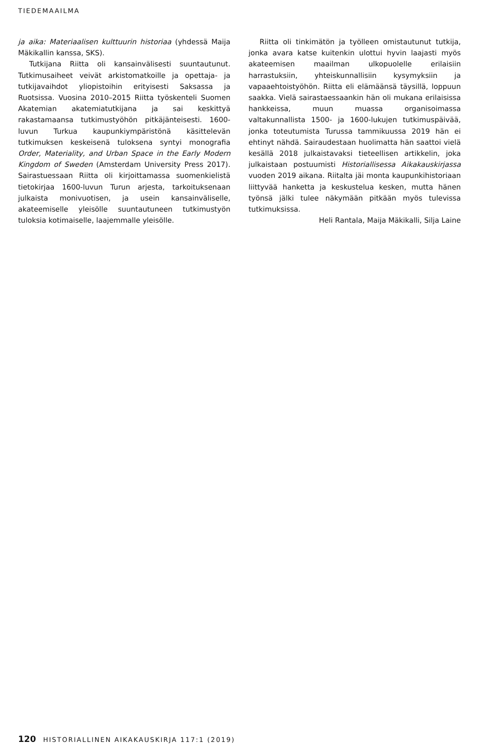TIEDEMAAILMA
ja aika: Materiaalisen kulttuurin historiaa (yhdessä Maija Mäkikallin kanssa, SKS).
Tutkijana Riitta oli kansainvälisesti suuntautunut. Tutkimusaiheet veivät arkistomatkoille ja opettaja- ja tutkijavaihdot yliopistoihin erityisesti Saksassa ja Ruotsissa. Vuosina 2010–2015 Riitta työskenteli Suomen Akatemian akatemiatutkijana ja sai keskittyä rakastamaansa tutkimustyöhön pitkäjänteisesti. 1600-luvun Turkua kaupunkiympäristönä käsittelevän tutkimuksen keskeisenä tuloksena syntyi monografia Order, Materiality, and Urban Space in the Early Modern Kingdom of Sweden (Amsterdam University Press 2017). Sairastuessaan Riitta oli kirjoittamassa suomenkielistä tietokirjaa 1600-luvun Turun arjesta, tarkoituksenaan julkaista monivuotisen, ja usein kansainväliselle, akateemiselle yleisölle suuntautuneen tutkimustyön tuloksia kotimaiselle, laajemmalle yleisölle.
Riitta oli tinkimätön ja työlleen omistautunut tutkija, jonka avara katse kuitenkin ulottui hyvin laajasti myös akateemisen maailman ulkopuolelle erilaisiin harrastuksiin, yhteiskunnallisiin kysymyksiin ja vapaaehtoistyöhön. Riitta eli elämäänsä täysillä, loppuun saakka. Vielä sairastaessaankin hän oli mukana erilaisissa hankkeissa, muun muassa organisoimassa valtakunnallista 1500- ja 1600-lukujen tutkimuspäivää, jonka toteutumista Turussa tammikuussa 2019 hän ei ehtinyt nähdä. Sairaudestaan huolimatta hän saattoi vielä kesällä 2018 julkaistavaksi tieteellisen artikkelin, joka julkaistaan postuumisti Historiallisessa Aikakauskirjassa vuoden 2019 aikana. Riitalta jäi monta kaupunkihistoriaan liittyvää hanketta ja keskustelua kesken, mutta hänen työnsä jälki tulee näkymään pitkään myös tulevissa tutkimuksissa.
Heli Rantala, Maija Mäkikalli, Silja Laine
120 HISTORIALLINEN AIKAKAUSKIRJA 117:1 (2019)